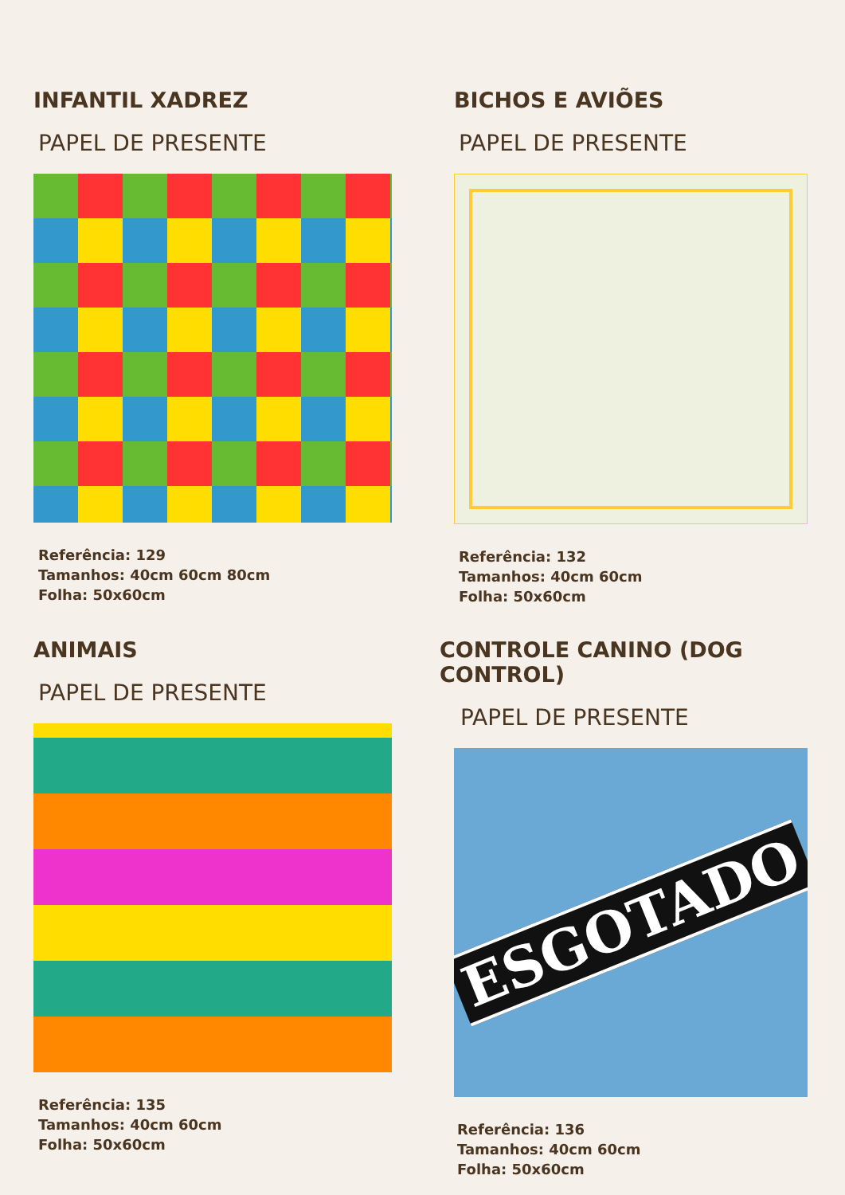INFANTIL XADREZ
PAPEL DE PRESENTE
Referência: 129
Tamanhos: 40cm 60cm 80cm
Folha: 50x60cm
BICHOS E AVIÕES
PAPEL DE PRESENTE
Referência: 132
Tamanhos: 40cm 60cm
Folha: 50x60cm
ANIMAIS
PAPEL DE PRESENTE
Referência: 135
Tamanhos: 40cm 60cm
Folha: 50x60cm
CONTROLE CANINO (DOG CONTROL)
PAPEL DE PRESENTE
ESGOTADO
Referência: 136
Tamanhos: 40cm 60cm
Folha: 50x60cm